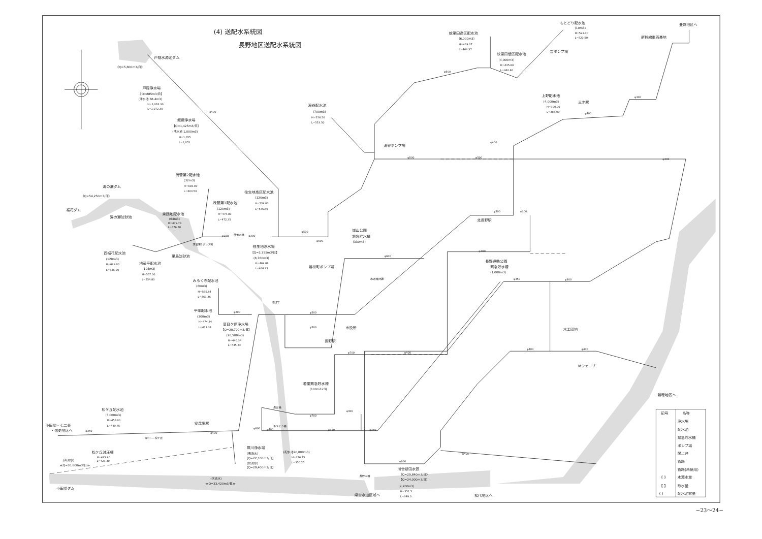(4) 送配水系統図
長野地区送配水系統図
もとどり配水池
(10m3)
H=522.00
L=520.50
豊野地区へ
蚊里田高区配水池
(6,000m3)
H=469.37
L=464.37
吉ポンプ場
新幹線車両基地
蚊里田低区配水池
(4,000m3)
H=445.80
L=440.80
戸隠水源池ダム
《Q=5,800m3/日》
戸隠浄水場
【Q=885m3/日】
(浄水池 38.4m3)
H=1,074.30
L=1,072.30
上野配水池
(4,000m3)
H=390.00
L=386.00
三才駅
湯谷配水池
(700m3)
H=556.50
L=553.50
飯綱浄水場
【Q=1,425m3/日】
(浄水池 1,000m3)
H=1,055
L=1,052
湯谷ポンプ場
茂菅第2配水池
(32m3)
H=606.00
L=603.50
湯の瀬ダム
《Q=54,250m3/日》
往生地高区配水池
(120m3)
H=539.00
L=536.50
茂菅第1配水池
(120m3)
H=475.80
L=472.35
裾花ダム
東団地配水池
(64m3)
H=479.78
L=476.58
湯の瀬沈砂池
北長野駅
城山公園
緊急貯水槽
(330m3)
茂菅第1ポンプ場
往生地浄水場
【Q=3,255m3/日】
(8,760m3)
H=469.88
L=466.25
西裾花配水池
(120m3)
H=629.00
L=626.00
里島沈砂池
長野運動公園
緊急貯水槽
(1,000m3)
地蔵平配水池
(105m3)
H=557.00
L=554.80
若松町ポンプ場
水道維持課
みろく寺配水池
(80m3)
H=565.84
L=563.36
県庁
平柴配水池
(300m3)
H=474.34
L=471.34
夏目ケ原浄水場
【Q=28,700m3/日】
(26,500m3)
H=440.34
L=435.34
市役所
木工団地
長野駅
Mウェーブ
若里緊急貯水槽
(100m3×3)
若穂地区へ
松ケ丘配水池
(5,000m3)
H=456.00
L=449.75
安茂里駅
小田切・七二会
・信更地区へ
松ケ丘減圧槽
H=425.90
L=423.30
犀川浄水場
(表流水)
【Q=22,100m3/日】
(伏流水)
【Q=29,400m3/日】
(配水池20,000m3)
H=356.45
L=350.25
(表流水)
≪Q=30,800m3/日≫
川合新田水源
《Q=29,840m3/日》
【Q=24,000m3/日】
(9,200m3)
H=351.5
L=349.0
(伏流水)
≪Q=33,420m3/日≫
小田切ダム
県営水道区域へ
松代地区へ
茂菅大橋
長安橋
あやとり橋
長野大橋
犀川 ― 松ケ丘
φ400
φ500
φ500
φ500
φ400
φ400
φ300
φ300
φ500
φ300
φ700
φ600
φ500
φ600
φ150
φ300
φ200
φ500
φ500
φ700
φ400
φ400
φ400
φ350
φ300
φ400
φ700
φ350
φ350
φ800
φ400
φ400
φ350
φ600
φ400
記号
名称
浄水場
配水池
緊急貯水槽
ポンプ場
閉止弁
管路
管路(未使用)
《 》
水源水量
【 】
取水量
( )
配水池容量
−23〜24−